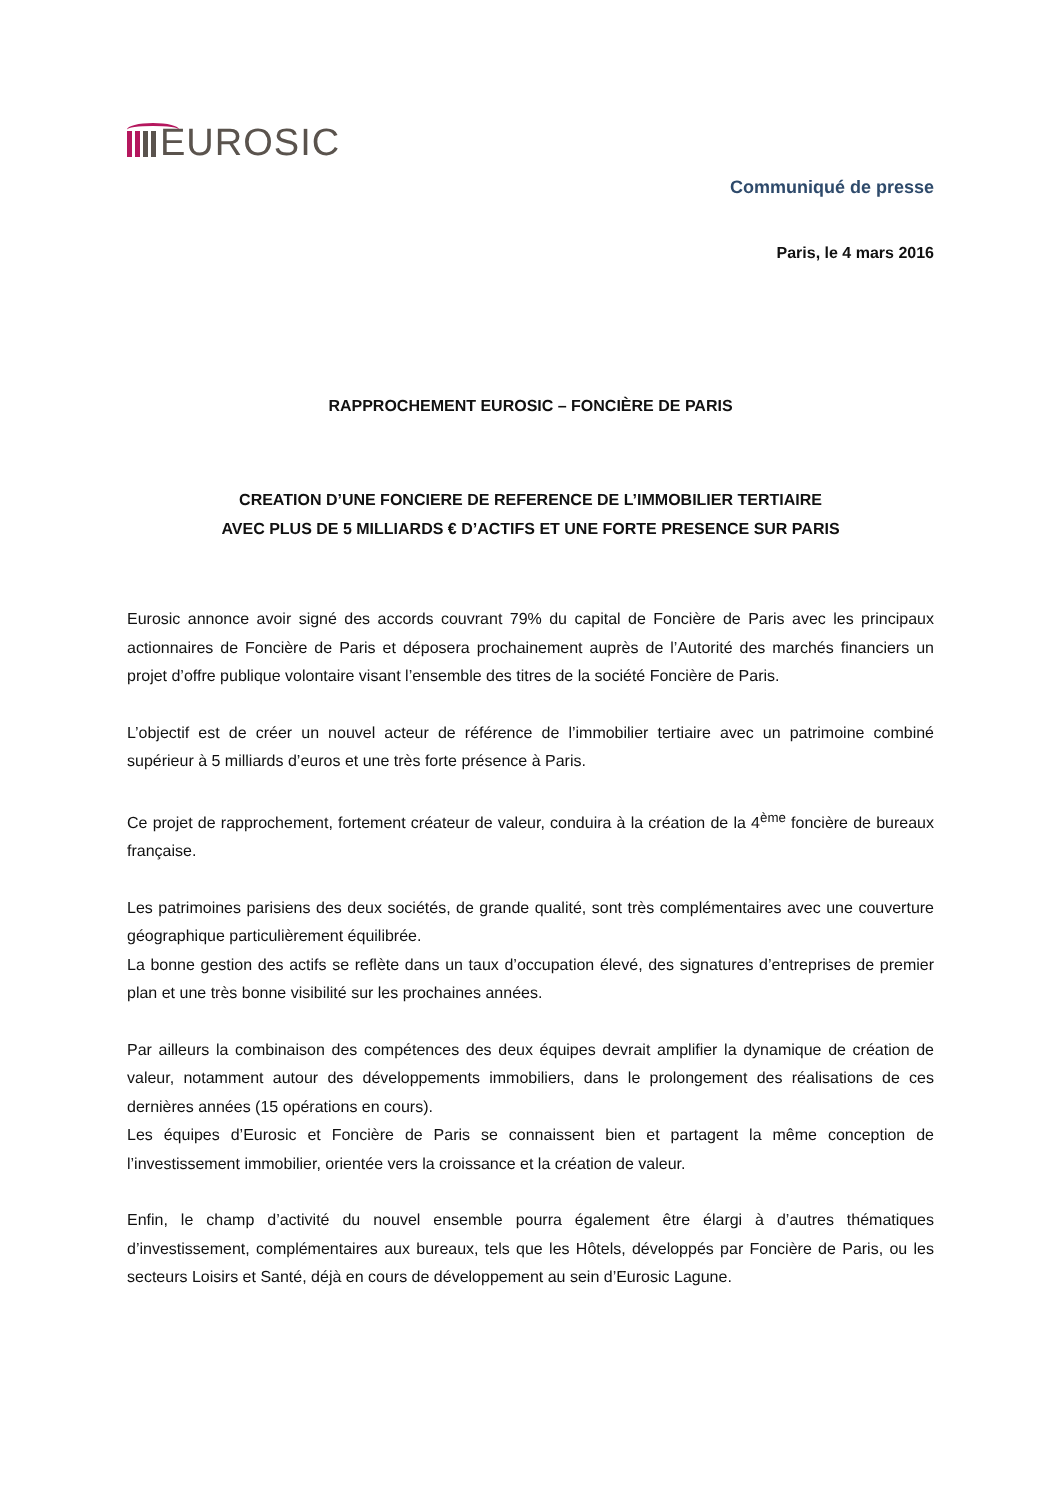EUROSIC
Communiqué de presse
Paris, le 4 mars 2016
RAPPROCHEMENT EUROSIC – FONCIÈRE DE PARIS
CREATION D’UNE FONCIERE DE REFERENCE DE L’IMMOBILIER TERTIAIRE
AVEC PLUS DE 5 MILLIARDS € D’ACTIFS ET UNE FORTE PRESENCE SUR PARIS
Eurosic annonce avoir signé des accords couvrant 79% du capital de Foncière de Paris avec les principaux actionnaires de Foncière de Paris et déposera prochainement auprès de l’Autorité des marchés financiers un projet d’offre publique volontaire visant l’ensemble des titres de la société Foncière de Paris.
L’objectif est de créer un nouvel acteur de référence de l’immobilier tertiaire avec un patrimoine combiné supérieur à 5 milliards d’euros et une très forte présence à Paris.
Ce projet de rapprochement, fortement créateur de valeur, conduira à la création de la 4<sup>ème</sup> foncière de bureaux française.
Les patrimoines parisiens des deux sociétés, de grande qualité, sont très complémentaires avec une couverture géographique particulièrement équilibrée.
La bonne gestion des actifs se reflète dans un taux d’occupation élevé, des signatures d’entreprises de premier plan et une très bonne visibilité sur les prochaines années.
Par ailleurs la combinaison des compétences des deux équipes devrait amplifier la dynamique de création de valeur, notamment autour des développements immobiliers, dans le prolongement des réalisations de ces dernières années (15 opérations en cours).
Les équipes d’Eurosic et Foncière de Paris se connaissent bien et partagent la même conception de l’investissement immobilier, orientée vers la croissance et la création de valeur.
Enfin, le champ d’activité du nouvel ensemble pourra également être élargi à d’autres thématiques d’investissement, complémentaires aux bureaux, tels que les Hôtels, développés par Foncière de Paris, ou les secteurs Loisirs et Santé, déjà en cours de développement au sein d’Eurosic Lagune.